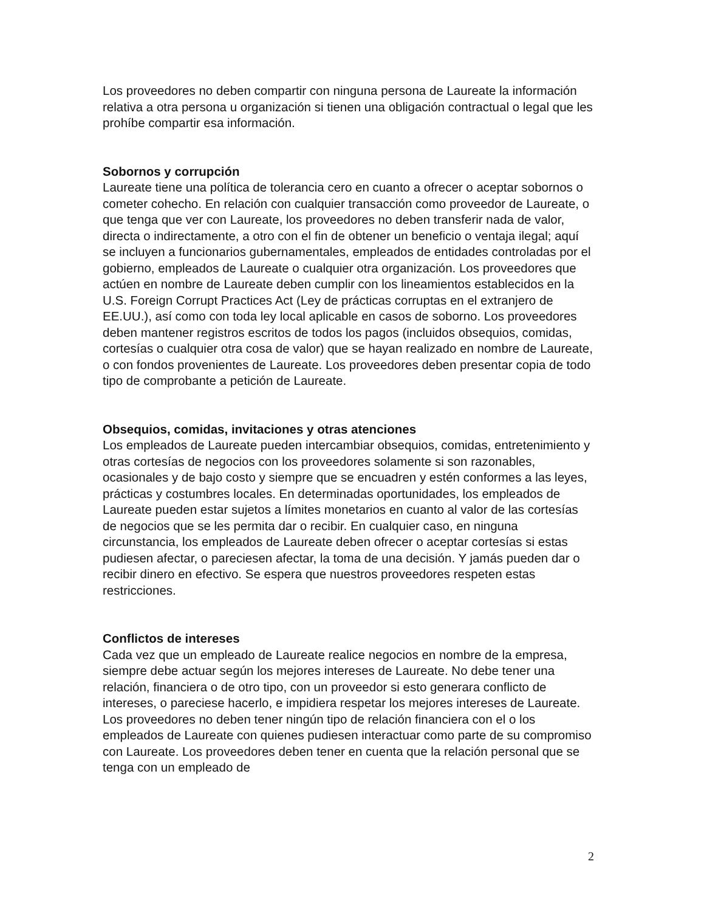Los proveedores no deben compartir con ninguna persona de Laureate la información relativa a otra persona u organización si tienen una obligación contractual o legal que les prohíbe compartir esa información.
Sobornos y corrupción
Laureate tiene una política de tolerancia cero en cuanto a ofrecer o aceptar sobornos o cometer cohecho. En relación con cualquier transacción como proveedor de Laureate, o que tenga que ver con Laureate, los proveedores no deben transferir nada de valor, directa o indirectamente, a otro con el fin de obtener un beneficio o ventaja ilegal; aquí se incluyen a funcionarios gubernamentales, empleados de entidades controladas por el gobierno, empleados de Laureate o cualquier otra organización. Los proveedores que actúen en nombre de Laureate deben cumplir con los lineamientos establecidos en la U.S. Foreign Corrupt Practices Act (Ley de prácticas corruptas en el extranjero de EE.UU.), así como con toda ley local aplicable en casos de soborno. Los proveedores deben mantener registros escritos de todos los pagos (incluidos obsequios, comidas, cortesías o cualquier otra cosa de valor) que se hayan realizado en nombre de Laureate, o con fondos provenientes de Laureate. Los proveedores deben presentar copia de todo tipo de comprobante a petición de Laureate.
Obsequios, comidas, invitaciones y otras atenciones
Los empleados de Laureate pueden intercambiar obsequios, comidas, entretenimiento y otras cortesías de negocios con los proveedores solamente si son razonables, ocasionales y de bajo costo y siempre que se encuadren y estén conformes a las leyes, prácticas y costumbres locales. En determinadas oportunidades, los empleados de Laureate pueden estar sujetos a límites monetarios en cuanto al valor de las cortesías de negocios que se les permita dar o recibir. En cualquier caso, en ninguna circunstancia, los empleados de Laureate deben ofrecer o aceptar cortesías si estas pudiesen afectar, o pareciesen afectar, la toma de una decisión. Y jamás pueden dar o recibir dinero en efectivo. Se espera que nuestros proveedores respeten estas restricciones.
Conflictos de intereses
Cada vez que un empleado de Laureate realice negocios en nombre de la empresa, siempre debe actuar según los mejores intereses de Laureate. No debe tener una relación, financiera o de otro tipo, con un proveedor si esto generara conflicto de intereses, o pareciese hacerlo, e impidiera respetar los mejores intereses de Laureate. Los proveedores no deben tener ningún tipo de relación financiera con el o los empleados de Laureate con quienes pudiesen interactuar como parte de su compromiso con Laureate. Los proveedores deben tener en cuenta que la relación personal que se tenga con un empleado de
2